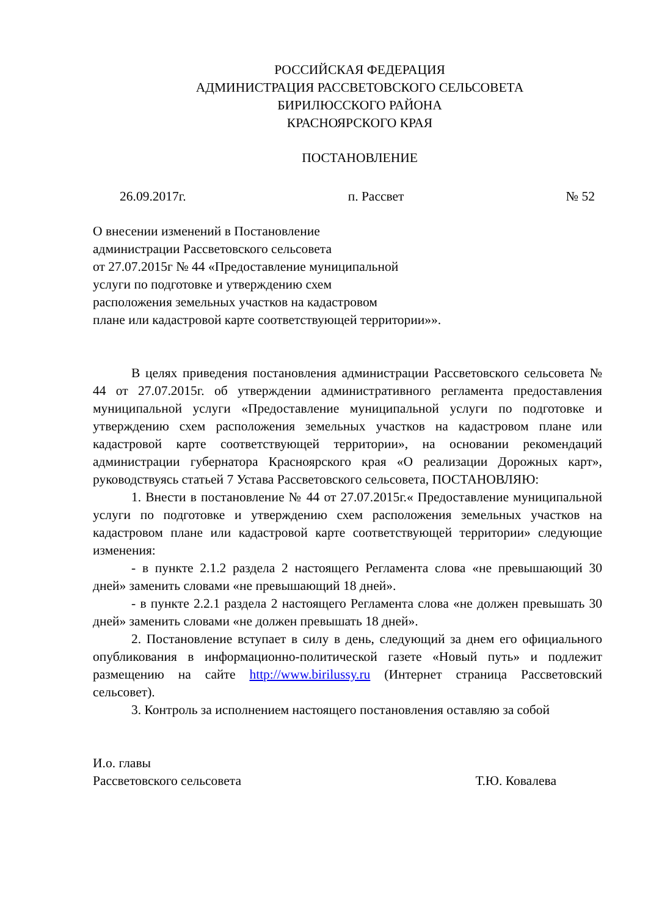РОССИЙСКАЯ ФЕДЕРАЦИЯ
АДМИНИСТРАЦИЯ РАССВЕТОВСКОГО СЕЛЬСОВЕТА
БИРИЛЮССКОГО РАЙОНА
КРАСНОЯРСКОГО КРАЯ
ПОСТАНОВЛЕНИЕ
26.09.2017г. п. Рассвет № 52
О внесении изменений в Постановление
администрации Рассветовского сельсовета
от 27.07.2015г № 44 «Предоставление муниципальной
услуги по подготовке и утверждению схем
расположения земельных участков на кадастровом
плане или кадастровой карте соответствующей территории»».
В целях приведения постановления администрации Рассветовского сельсовета № 44 от 27.07.2015г. об утверждении административного регламента предоставления муниципальной услуги «Предоставление муниципальной услуги по подготовке и утверждению схем расположения земельных участков на кадастровом плане или кадастровой карте соответствующей территории», на основании рекомендаций администрации губернатора Красноярского края «О реализации Дорожных карт», руководствуясь статьей 7 Устава Рассветовского сельсовета, ПОСТАНОВЛЯЮ:
1. Внести в постановление № 44 от 27.07.2015г.« Предоставление муниципальной услуги по подготовке и утверждению схем расположения земельных участков на кадастровом плане или кадастровой карте соответствующей территории» следующие изменения:
- в пункте 2.1.2 раздела 2 настоящего Регламента слова «не превышающий 30 дней» заменить словами «не превышающий 18 дней».
- в пункте 2.2.1 раздела 2 настоящего Регламента слова «не должен превышать 30 дней» заменить словами «не должен превышать 18 дней».
2. Постановление вступает в силу в день, следующий за днем его официального опубликования в информационно-политической газете «Новый путь» и подлежит размещению на сайте http://www.birilussy.ru (Интернет страница Рассветовский сельсовет).
3. Контроль за исполнением настоящего постановления оставляю за собой
И.о. главы
Рассветовского сельсовета Т.Ю. Ковалева